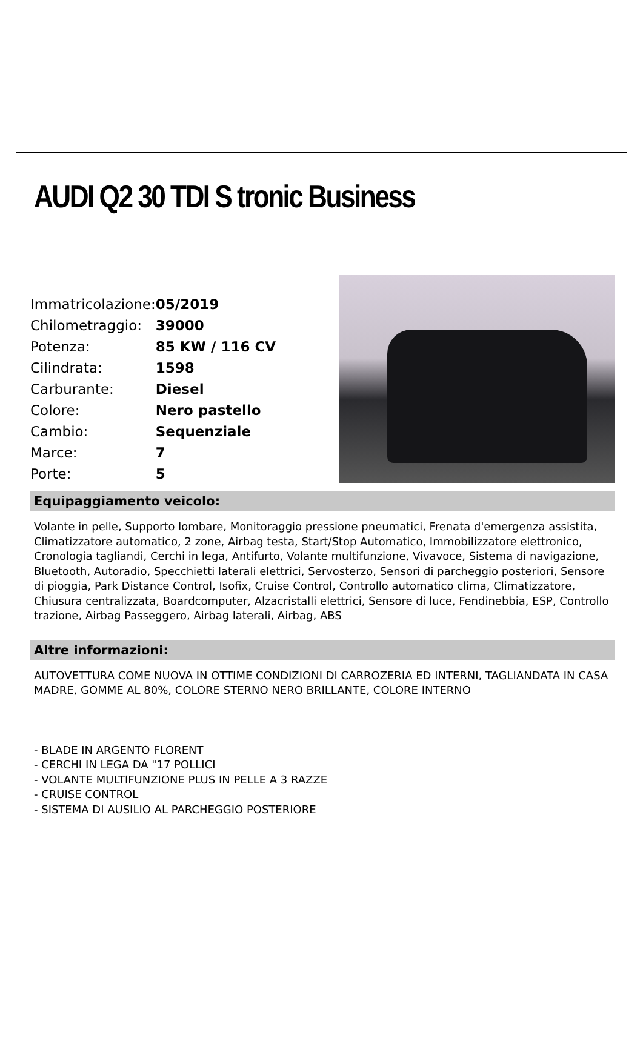AUDI Q2 30 TDI S tronic Business
| Immatricolazione: | 05/2019 |
| Chilometraggio: | 39000 |
| Potenza: | 85 KW / 116 CV |
| Cilindrata: | 1598 |
| Carburante: | Diesel |
| Colore: | Nero pastello |
| Cambio: | Sequenziale |
| Marce: | 7 |
| Porte: | 5 |
Equipaggiamento veicolo:
Volante in pelle, Supporto lombare, Monitoraggio pressione pneumatici, Frenata d'emergenza assistita, Climatizzatore automatico, 2 zone, Airbag testa, Start/Stop Automatico, Immobilizzatore elettronico, Cronologia tagliandi, Cerchi in lega, Antifurto, Volante multifunzione, Vivavoce, Sistema di navigazione, Bluetooth, Autoradio, Specchietti laterali elettrici, Servosterzo, Sensori di parcheggio posteriori, Sensore di pioggia, Park Distance Control, Isofix, Cruise Control, Controllo automatico clima, Climatizzatore, Chiusura centralizzata, Boardcomputer, Alzacristalli elettrici, Sensore di luce, Fendinebbia, ESP, Controllo trazione, Airbag Passeggero, Airbag laterali, Airbag, ABS
Altre informazioni:
AUTOVETTURA COME NUOVA IN OTTIME CONDIZIONI DI CARROZERIA ED INTERNI, TAGLIANDATA IN CASA MADRE, GOMME AL 80%, COLORE STERNO NERO BRILLANTE, COLORE INTERNO
- BLADE IN ARGENTO FLORENT
- CERCHI IN LEGA DA "17 POLLICI
- VOLANTE MULTIFUNZIONE PLUS IN PELLE A 3 RAZZE
- CRUISE CONTROL
- SISTEMA DI AUSILIO AL PARCHEGGIO POSTERIORE